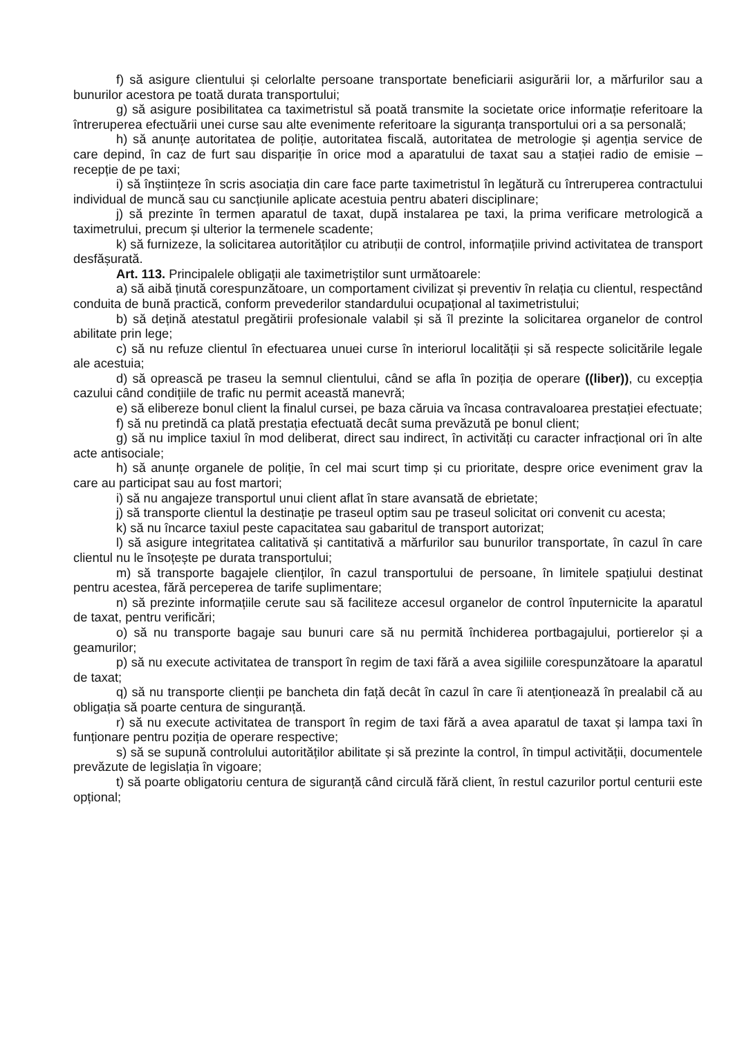f) să asigure clientului și celorlalte persoane transportate beneficiarii asigurării lor, a mărfurilor sau a bunurilor acestora pe toată durata transportului;
g) să asigure posibilitatea ca taximetristul să poată transmite la societate orice informație referitoare la întreruperea efectuării unei curse sau alte evenimente referitoare la siguranța transportului ori a sa personală;
h) să anunțe autoritatea de poliție, autoritatea fiscală, autoritatea de metrologie și agenția service de care depind, în caz de furt sau dispariție în orice mod a aparatului de taxat sau a stației radio de emisie – recepție de pe taxi;
i) să înștiințeze în scris asociația din care face parte taximetristul în legătură cu întreruperea contractului individual de muncă sau cu sancțiunile aplicate acestuia pentru abateri disciplinare;
j) să prezinte în termen aparatul de taxat, după instalarea pe taxi, la prima verificare metrologică a taximetrului, precum și ulterior la termenele scadente;
k) să furnizeze, la solicitarea autorităților cu atribuții de control, informațiile privind activitatea de transport desfășurată.
Art. 113. Principalele obligații ale taximetriștilor sunt următoarele:
a) să aibă ținută corespunzătoare, un comportament civilizat și preventiv în relația cu clientul, respectând conduita de bună practică, conform prevederilor standardului ocupațional al taximetristului;
b) să dețină atestatul pregătirii profesionale valabil și să îl prezinte la solicitarea organelor de control abilitate prin lege;
c) să nu refuze clientul în efectuarea unuei curse în interiorul localității și să respecte solicitările legale ale acestuia;
d) să oprească pe traseu la semnul clientului, când se afla în poziția de operare ((liber)), cu excepția cazului când condițiile de trafic nu permit această manevră;
e) să elibereze bonul client la finalul cursei, pe baza căruia va încasa contravaloarea prestației efectuate;
f) să nu pretindă ca plată prestația efectuată decât suma prevăzută pe bonul client;
g) să nu implice taxiul în mod deliberat, direct sau indirect, în activități cu caracter infracțional ori în alte acte antisociale;
h) să anunțe organele de poliție, în cel mai scurt timp și cu prioritate, despre orice eveniment grav la care au participat sau au fost martori;
i) să nu angajeze transportul unui client aflat în stare avansată de ebrietate;
j) să transporte clientul la destinație pe traseul optim sau pe traseul solicitat ori convenit cu acesta;
k) să nu încarce taxiul peste capacitatea sau gabaritul de transport autorizat;
l) să asigure integritatea calitativă și cantitativă a mărfurilor sau bunurilor transportate, în cazul în care clientul nu le însoțește pe durata transportului;
m) să transporte bagajele clienților, în cazul transportului de persoane, în limitele spațiului destinat pentru acestea, fără perceperea de tarife suplimentare;
n) să prezinte informațiile cerute sau să faciliteze accesul organelor de control înputernicite la aparatul de taxat, pentru verificări;
o) să nu transporte bagaje sau bunuri care să nu permită închiderea portbagajului, portierelor și a geamurilor;
p) să nu execute activitatea de transport în regim de taxi fără a avea sigiliile corespunzătoare la aparatul de taxat;
q) să nu transporte clienții pe bancheta din față decât în cazul în care îi atenționează în prealabil că au obligația să poarte centura de singuranță.
r) să nu execute activitatea de transport în regim de taxi fără a avea aparatul de taxat și lampa taxi în funționare pentru poziția de operare respective;
s) să se supună controlului autorităților abilitate și să prezinte la control, în timpul activității, documentele prevăzute de legislația în vigoare;
t) să poarte obligatoriu centura de siguranță când circulă fără client, în restul cazurilor portul centurii este opțional;